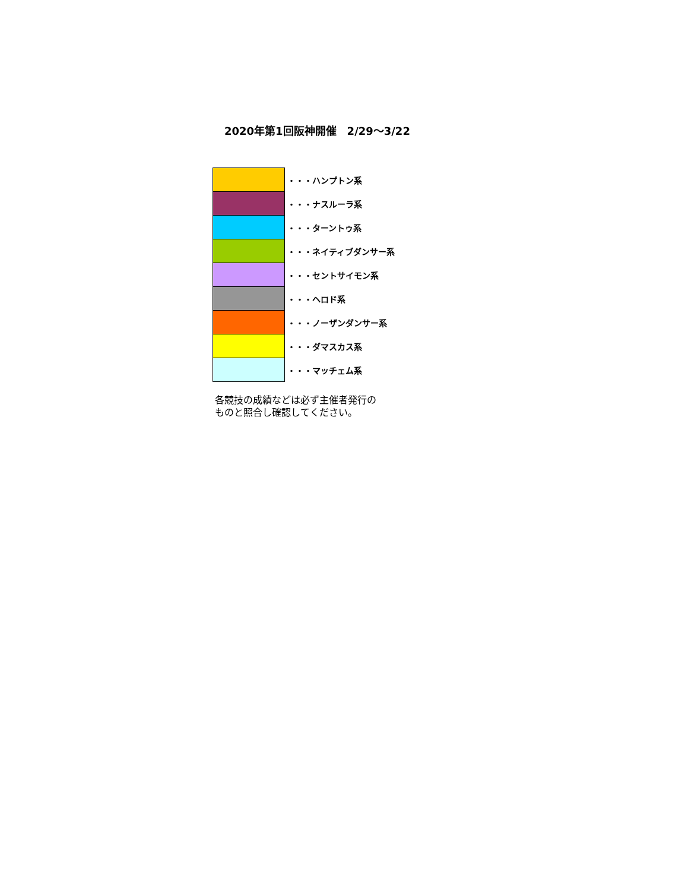2020年第1回阪神開催　2/29～3/22
| | ・・・ハンプトン系 |
| | ・・・ナスルーラ系 |
| | ・・・ターントゥ系 |
| | ・・・ネイティブダンサー系 |
| | ・・・セントサイモン系 |
| | ・・・ヘロド系 |
| | ・・・ノーザンダンサー系 |
| | ・・・ダマスカス系 |
| | ・・・マッチェム系 |
各競技の成績などは必ず主催者発行の
ものと照合し確認してください。